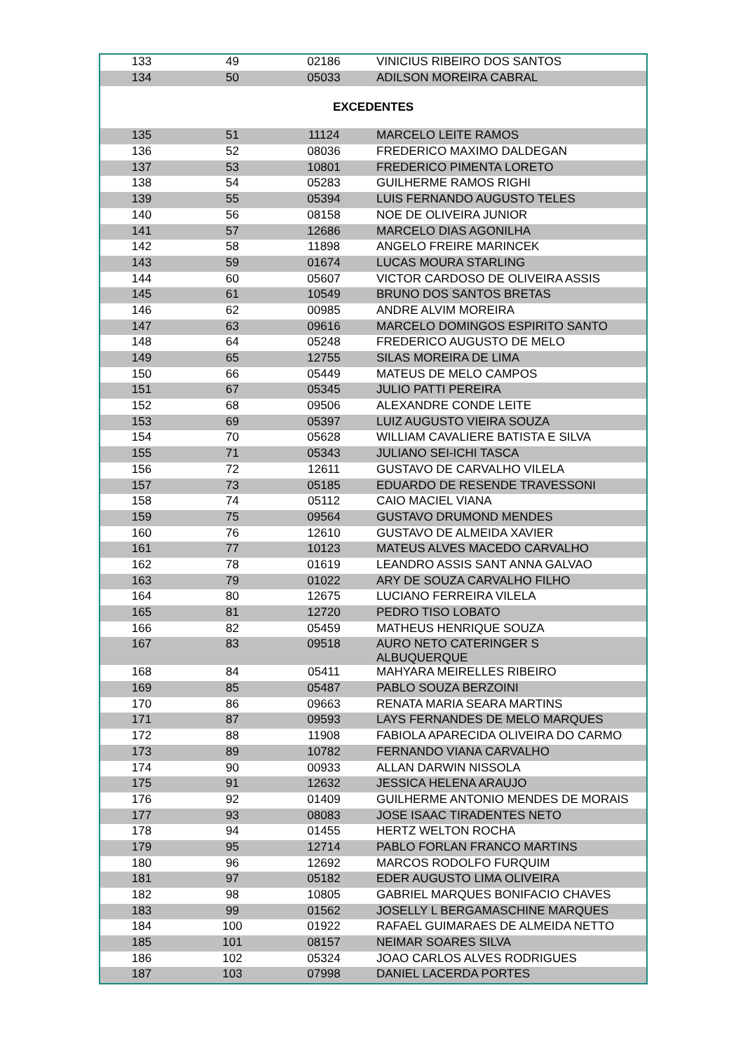| 133 | 49 | 02186 | VINICIUS RIBEIRO DOS SANTOS |
| 134 | 50 | 05033 | ADILSON MOREIRA CABRAL |
| EXCEDENTES | | | |
| 135 | 51 | 11124 | MARCELO LEITE RAMOS |
| 136 | 52 | 08036 | FREDERICO MAXIMO DALDEGAN |
| 137 | 53 | 10801 | FREDERICO PIMENTA LORETO |
| 138 | 54 | 05283 | GUILHERME RAMOS RIGHI |
| 139 | 55 | 05394 | LUIS FERNANDO AUGUSTO TELES |
| 140 | 56 | 08158 | NOE DE OLIVEIRA JUNIOR |
| 141 | 57 | 12686 | MARCELO DIAS AGONILHA |
| 142 | 58 | 11898 | ANGELO FREIRE MARINCEK |
| 143 | 59 | 01674 | LUCAS MOURA STARLING |
| 144 | 60 | 05607 | VICTOR CARDOSO DE OLIVEIRA ASSIS |
| 145 | 61 | 10549 | BRUNO DOS SANTOS BRETAS |
| 146 | 62 | 00985 | ANDRE ALVIM MOREIRA |
| 147 | 63 | 09616 | MARCELO DOMINGOS ESPIRITO SANTO |
| 148 | 64 | 05248 | FREDERICO AUGUSTO DE MELO |
| 149 | 65 | 12755 | SILAS MOREIRA DE LIMA |
| 150 | 66 | 05449 | MATEUS DE MELO CAMPOS |
| 151 | 67 | 05345 | JULIO PATTI PEREIRA |
| 152 | 68 | 09506 | ALEXANDRE CONDE LEITE |
| 153 | 69 | 05397 | LUIZ AUGUSTO VIEIRA SOUZA |
| 154 | 70 | 05628 | WILLIAM CAVALIERE BATISTA E SILVA |
| 155 | 71 | 05343 | JULIANO SEI-ICHI TASCA |
| 156 | 72 | 12611 | GUSTAVO DE CARVALHO VILELA |
| 157 | 73 | 05185 | EDUARDO DE RESENDE TRAVESSONI |
| 158 | 74 | 05112 | CAIO MACIEL VIANA |
| 159 | 75 | 09564 | GUSTAVO DRUMOND MENDES |
| 160 | 76 | 12610 | GUSTAVO DE ALMEIDA XAVIER |
| 161 | 77 | 10123 | MATEUS ALVES MACEDO CARVALHO |
| 162 | 78 | 01619 | LEANDRO ASSIS SANT ANNA GALVAO |
| 163 | 79 | 01022 | ARY DE SOUZA CARVALHO FILHO |
| 164 | 80 | 12675 | LUCIANO FERREIRA VILELA |
| 165 | 81 | 12720 | PEDRO TISO LOBATO |
| 166 | 82 | 05459 | MATHEUS HENRIQUE SOUZA |
| 167 | 83 | 09518 | AURO NETO CATERINGER S ALBUQUERQUE |
| 168 | 84 | 05411 | MAHYARA MEIRELLES RIBEIRO |
| 169 | 85 | 05487 | PABLO SOUZA BERZOINI |
| 170 | 86 | 09663 | RENATA MARIA SEARA MARTINS |
| 171 | 87 | 09593 | LAYS FERNANDES DE MELO MARQUES |
| 172 | 88 | 11908 | FABIOLA APARECIDA OLIVEIRA DO CARMO |
| 173 | 89 | 10782 | FERNANDO VIANA CARVALHO |
| 174 | 90 | 00933 | ALLAN DARWIN NISSOLA |
| 175 | 91 | 12632 | JESSICA HELENA ARAUJO |
| 176 | 92 | 01409 | GUILHERME ANTONIO MENDES DE MORAIS |
| 177 | 93 | 08083 | JOSE ISAAC TIRADENTES NETO |
| 178 | 94 | 01455 | HERTZ WELTON ROCHA |
| 179 | 95 | 12714 | PABLO FORLAN FRANCO MARTINS |
| 180 | 96 | 12692 | MARCOS RODOLFO FURQUIM |
| 181 | 97 | 05182 | EDER AUGUSTO LIMA OLIVEIRA |
| 182 | 98 | 10805 | GABRIEL MARQUES BONIFACIO CHAVES |
| 183 | 99 | 01562 | JOSELLY L BERGAMASCHINE MARQUES |
| 184 | 100 | 01922 | RAFAEL GUIMARAES DE ALMEIDA NETTO |
| 185 | 101 | 08157 | NEIMAR SOARES SILVA |
| 186 | 102 | 05324 | JOAO CARLOS ALVES RODRIGUES |
| 187 | 103 | 07998 | DANIEL LACERDA PORTES |